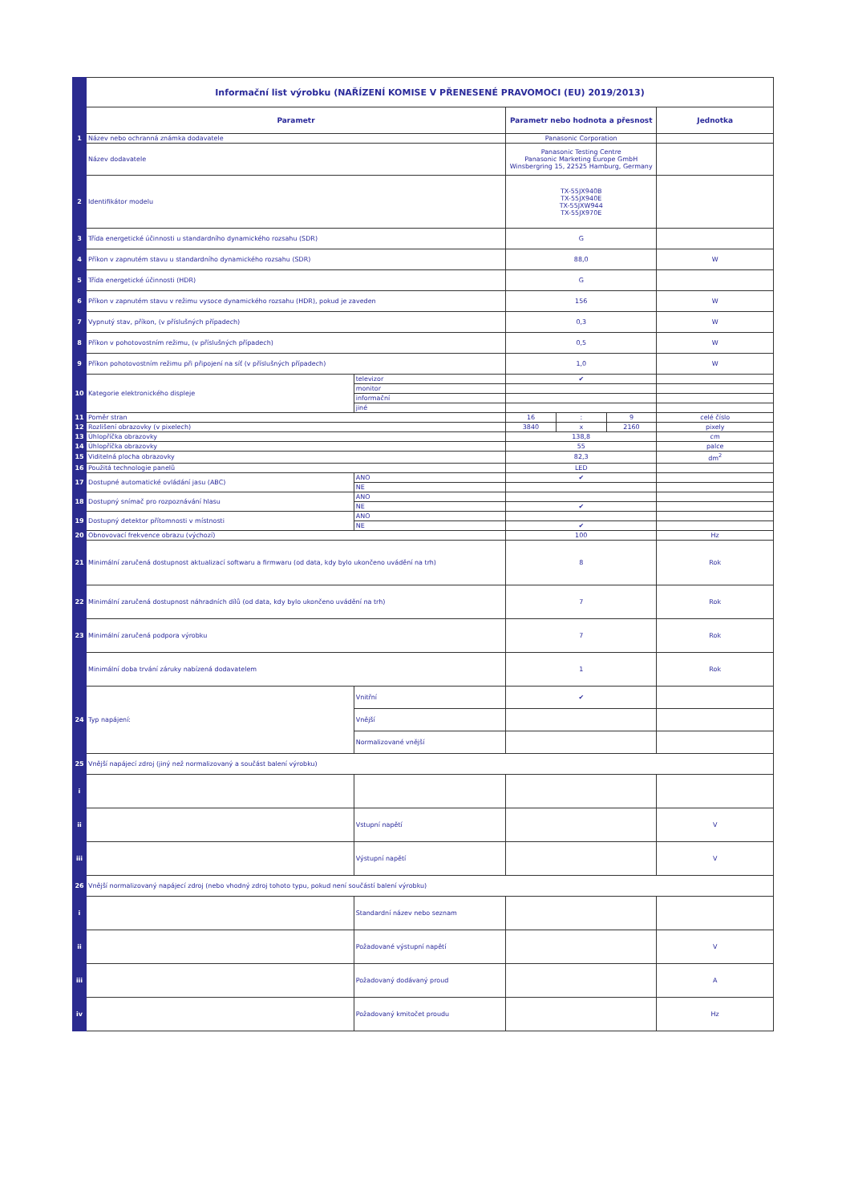| | Informační list výrobku (NAŘÍZENÍ KOMISE V PŘENESENÉ PRAVOMOCI (EU) 2019/2013) | | | | | |
| | Parametr | | Parametr nebo hodnota a přesnost | | | Jednotka |
| 1 | Název nebo ochranná známka dodavatele | | Panasonic Corporation | | | |
| | Název dodavatele | | Panasonic Testing Centre Panasonic Marketing Europe GmbH Winsbergring 15, 22525 Hamburg, Germany | | | |
| 2 | Identifikátor modelu | | TX-55JX940B TX-55JX940E TX-55JXW944 TX-55JX970E | | | |
| 3 | Třída energetické účinnosti u standardního dynamického rozsahu (SDR) | | G | | | |
| 4 | Příkon v zapnutém stavu u standardního dynamického rozsahu (SDR) | | 88,0 | | | W |
| 5 | Třída energetické účinnosti (HDR) | | G | | | |
| 6 | Příkon v zapnutém stavu v režimu vysoce dynamického rozsahu (HDR), pokud je zaveden | | 156 | | | W |
| 7 | Vypnutý stav, příkon, (v příslušných případech) | | 0,3 | | | W |
| 8 | Příkon v pohotovostním režimu, (v příslušných případech) | | 0,5 | | | W |
| 9 | Příkon pohotovostním režimu při připojení na síť (v příslušných případech) | | 1,0 | | | W |
| 10 | Kategorie elektronického displeje | televizor | ✔ | | | |
| | | monitor | | | | |
| | | informační | | | | |
| | | jiné | | | | |
| 11 | Poměr stran | | 16 | : | 9 | celé číslo |
| 12 | Rozlišení obrazovky (v pixelech) | | 3840 | x | 2160 | pixely |
| 13 | Úhlopříčka obrazovky | | 138,8 | | | cm |
| 14 | Úhlopříčka obrazovky | | 55 | | | palce |
| 15 | Viditelná plocha obrazovky | | 82,3 | | | dm<sup>2</sup> |
| 16 | Použitá technologie panelů | | LED | | | |
| 17 | Dostupné automatické ovládání jasu (ABC) | ANO | ✔ | | | |
| | | NE | | | | |
| 18 | Dostupný snímač pro rozpoznávání hlasu | ANO | | | | |
| | | NE | ✔ | | | |
| 19 | Dostupný detektor přítomnosti v místnosti | ANO | | | | |
| | | NE | ✔ | | | |
| 20 | Obnovovací frekvence obrazu (výchozí) | | 100 | | | Hz |
| 21 | Minimální zaručená dostupnost aktualizací softwaru a firmwaru (od data, kdy bylo ukončeno uvádění na trh) | | 8 | | | Rok |
| 22 | Minimální zaručená dostupnost náhradních dílů (od data, kdy bylo ukončeno uvádění na trh) | | 7 | | | Rok |
| 23 | Minimální zaručená podpora výrobku | | 7 | | | Rok |
| | Minimální doba trvání záruky nabízená dodavatelem | | 1 | | | Rok |
| 24 | Typ napájení: | Vnitřní | ✔ | | | |
| | | Vnější | | | | |
| | | Normalizované vnější | | | | |
| 25 | Vnější napájecí zdroj (jiný než normalizovaný a součást balení výrobku) | | | | | |
| i | | | | | | |
| ii | | Vstupní napětí | | | | V |
| iii | | Výstupní napětí | | | | V |
| 26 | Vnější normalizovaný napájecí zdroj (nebo vhodný zdroj tohoto typu, pokud není součástí balení výrobku) | | | | | |
| i | | Standardní název nebo seznam | | | | |
| ii | | Požadované výstupní napětí | | | | V |
| iii | | Požadovaný dodávaný proud | | | | A |
| iv | | Požadovaný kmitočet proudu | | | | Hz |